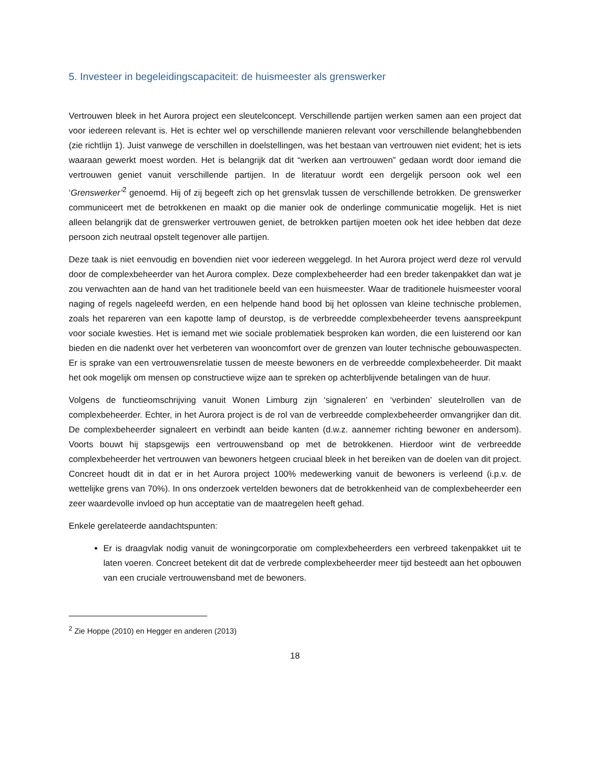5. Investeer in begeleidingscapaciteit: de huismeester als grenswerker
Vertrouwen bleek in het Aurora project een sleutelconcept. Verschillende partijen werken samen aan een project dat voor iedereen relevant is. Het is echter wel op verschillende manieren relevant voor verschillende belanghebbenden (zie richtlijn 1). Juist vanwege de verschillen in doelstellingen, was het bestaan van vertrouwen niet evident; het is iets waaraan gewerkt moest worden. Het is belangrijk dat dit “werken aan vertrouwen” gedaan wordt door iemand die vertrouwen geniet vanuit verschillende partijen. In de literatuur wordt een dergelijk persoon ook wel een ‘Grenswerker’<sup>2</sup> genoemd. Hij of zij begeeft zich op het grensvlak tussen de verschillende betrokken. De grenswerker communiceert met de betrokkenen en maakt op die manier ook de onderlinge communicatie mogelijk. Het is niet alleen belangrijk dat de grenswerker vertrouwen geniet, de betrokken partijen moeten ook het idee hebben dat deze persoon zich neutraal opstelt tegenover alle partijen.
Deze taak is niet eenvoudig en bovendien niet voor iedereen weggelegd. In het Aurora project werd deze rol vervuld door de complexbeheerder van het Aurora complex. Deze complexbeheerder had een breder takenpakket dan wat je zou verwachten aan de hand van het traditionele beeld van een huismeester. Waar de traditionele huismeester vooral naging of regels nageleefd werden, en een helpende hand bood bij het oplossen van kleine technische problemen, zoals het repareren van een kapotte lamp of deurstop, is de verbreedde complexbeheerder tevens aanspreekpunt voor sociale kwesties. Het is iemand met wie sociale problematiek besproken kan worden, die een luisterend oor kan bieden en die nadenkt over het verbeteren van wooncomfort over de grenzen van louter technische gebouwaspecten. Er is sprake van een vertrouwensrelatie tussen de meeste bewoners en de verbreedde complexbeheerder. Dit maakt het ook mogelijk om mensen op constructieve wijze aan te spreken op achterblijvende betalingen van de huur.
Volgens de functieomschrijving vanuit Wonen Limburg zijn ‘signaleren’ en ‘verbinden’ sleutelrollen van de complexbeheerder. Echter, in het Aurora project is de rol van de verbreedde complexbeheerder omvangrijker dan dit. De complexbeheerder signaleert en verbindt aan beide kanten (d.w.z. aannemer richting bewoner en andersom). Voorts bouwt hij stapsgewijs een vertrouwensband op met de betrokkenen. Hierdoor wint de verbreedde complexbeheerder het vertrouwen van bewoners hetgeen cruciaal bleek in het bereiken van de doelen van dit project. Concreet houdt dit in dat er in het Aurora project 100% medewerking vanuit de bewoners is verleend (i.p.v. de wettelijke grens van 70%). In ons onderzoek vertelden bewoners dat de betrokkenheid van de complexbeheerder een zeer waardevolle invloed op hun acceptatie van de maatregelen heeft gehad.
Enkele gerelateerde aandachtspunten:
Er is draagvlak nodig vanuit de woningcorporatie om complexbeheerders een verbreed takenpakket uit te laten voeren. Concreet betekent dit dat de verbrede complexbeheerder meer tijd besteedt aan het opbouwen van een cruciale vertrouwensband met de bewoners.
<sup>2</sup> Zie Hoppe (2010) en Hegger en anderen (2013)
18